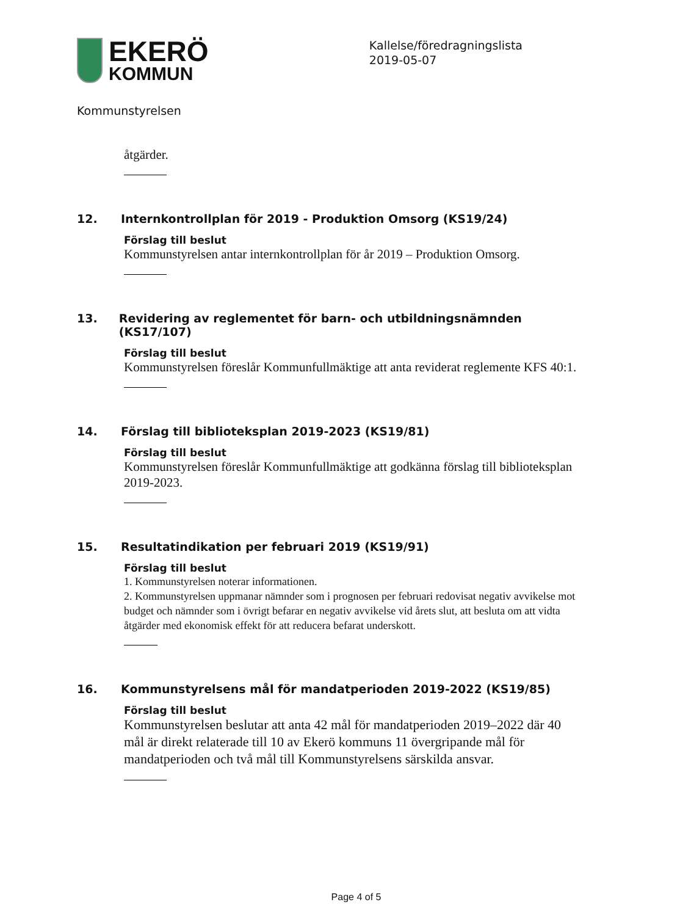EKERÖ
KOMMUN
Kallelse/föredragningslista
2019-05-07
Kommunstyrelsen
åtgärder.
12. Internkontrollplan för 2019 - Produktion Omsorg (KS19/24)
Förslag till beslut
Kommunstyrelsen antar internkontrollplan för år 2019 – Produktion Omsorg.
13. Revidering av reglementet för barn- och utbildningsnämnden (KS17/107)
Förslag till beslut
Kommunstyrelsen föreslår Kommunfullmäktige att anta reviderat reglemente KFS 40:1.
14. Förslag till biblioteksplan 2019-2023 (KS19/81)
Förslag till beslut
Kommunstyrelsen föreslår Kommunfullmäktige att godkänna förslag till biblioteksplan 2019-2023.
15. Resultatindikation per februari 2019 (KS19/91)
Förslag till beslut
1. Kommunstyrelsen noterar informationen.
2. Kommunstyrelsen uppmanar nämnder som i prognosen per februari redovisat negativ avvikelse mot budget och nämnder som i övrigt befarar en negativ avvikelse vid årets slut, att besluta om att vidta åtgärder med ekonomisk effekt för att reducera befarat underskott.
16. Kommunstyrelsens mål för mandatperioden 2019-2022 (KS19/85)
Förslag till beslut
Kommunstyrelsen beslutar att anta 42 mål för mandatperioden 2019–2022 där 40 mål är direkt relaterade till 10 av Ekerö kommuns 11 övergripande mål för mandatperioden och två mål till Kommunstyrelsens särskilda ansvar.
Page 4 of 5